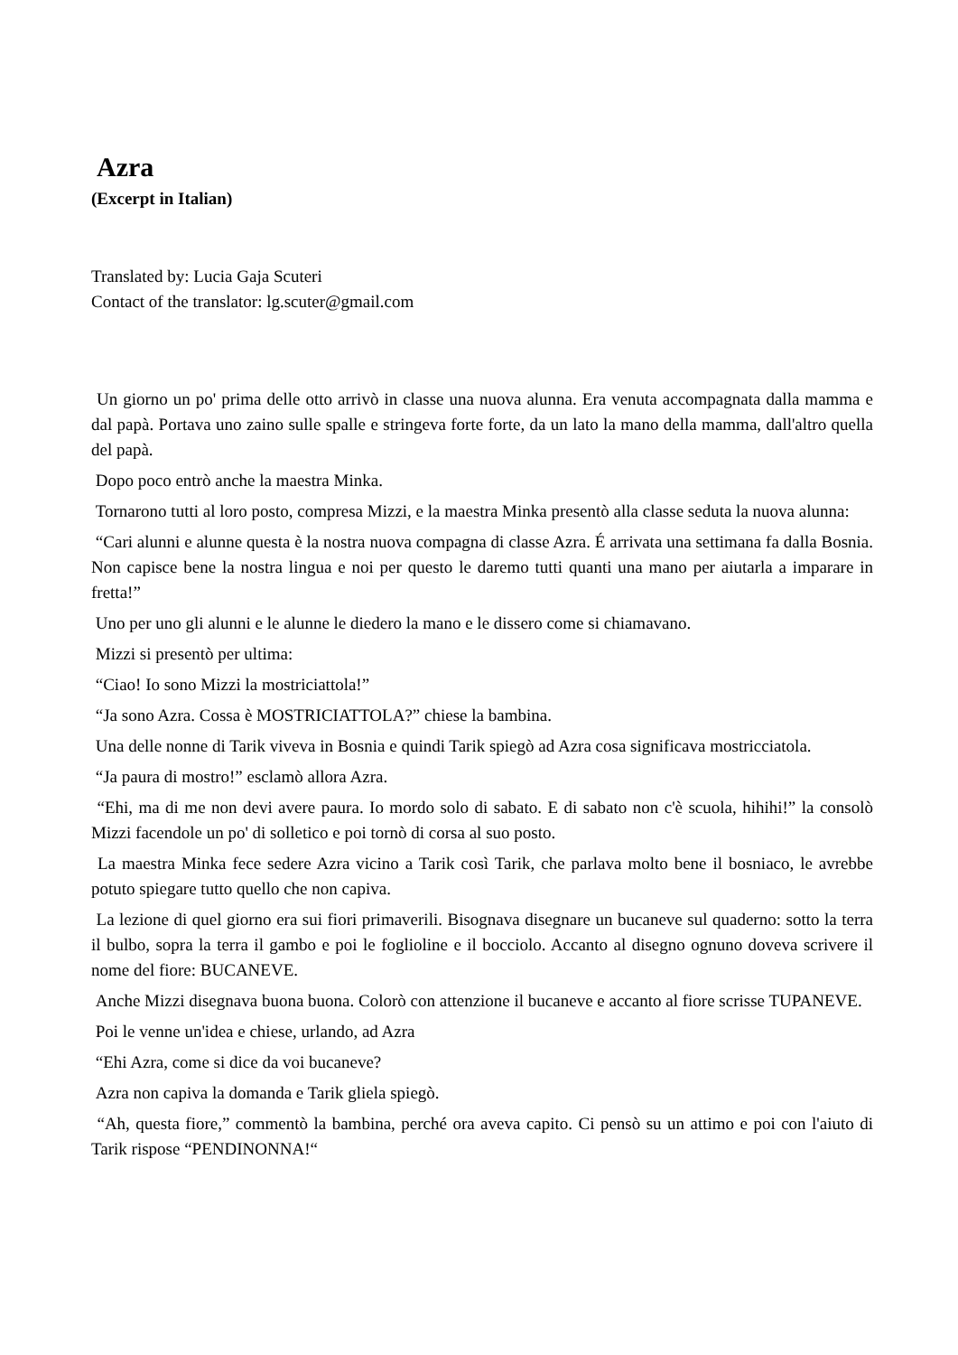Azra
(Excerpt in Italian)
Translated by: Lucia Gaja Scuteri
Contact of the translator: lg.scuter@gmail.com
Un giorno un po' prima delle otto arrivò in classe una nuova alunna. Era venuta accompagnata dalla mamma e dal papà. Portava uno zaino sulle spalle e stringeva forte forte, da un lato la mano della mamma, dall'altro quella del papà.
Dopo poco entrò anche la maestra Minka.
Tornarono tutti al loro posto, compresa Mizzi, e la maestra Minka presentò alla classe seduta la nuova alunna:
“Cari alunni e alunne questa è la nostra nuova compagna di classe Azra. É arrivata una settimana fa dalla Bosnia. Non capisce bene la nostra lingua e noi per questo le daremo tutti quanti una mano per aiutarla a imparare in fretta!”
Uno per uno gli alunni e le alunne le diedero la mano e le dissero come si chiamavano.
Mizzi si presentò per ultima:
“Ciao! Io sono Mizzi la mostriciattola!”
“Ja sono Azra. Cossa è MOSTRICIATTOLA?” chiese la bambina.
Una delle nonne di Tarik viveva in Bosnia e quindi Tarik spiegò ad Azra cosa significava mostricciatola.
“Ja paura di mostro!” esclamò allora Azra.
“Ehi, ma di me non devi avere paura. Io mordo solo di sabato. E di sabato non c'è scuola, hihihi!” la consolò Mizzi facendole un po' di solletico e poi tornò di corsa al suo posto.
La maestra Minka fece sedere Azra vicino a Tarik così Tarik, che parlava molto bene il bosniaco, le avrebbe potuto spiegare tutto quello che non capiva.
La lezione di quel giorno era sui fiori primaverili. Bisognava disegnare un bucaneve sul quaderno: sotto la terra il bulbo, sopra la terra il gambo e poi le foglioline e il bocciolo. Accanto al disegno ognuno doveva scrivere il nome del fiore: BUCANEVE.
Anche Mizzi disegnava buona buona. Colorò con attenzione il bucaneve e accanto al fiore scrisse TUPANEVE.
Poi le venne un'idea e chiese, urlando, ad Azra
“Ehi Azra, come si dice da voi bucaneve?
Azra non capiva la domanda e Tarik gliela spiegò.
“Ah, questa fiore,” commentò la bambina, perché ora aveva capito. Ci pensò su un attimo e poi con l'aiuto di Tarik rispose “PENDINONNA!“